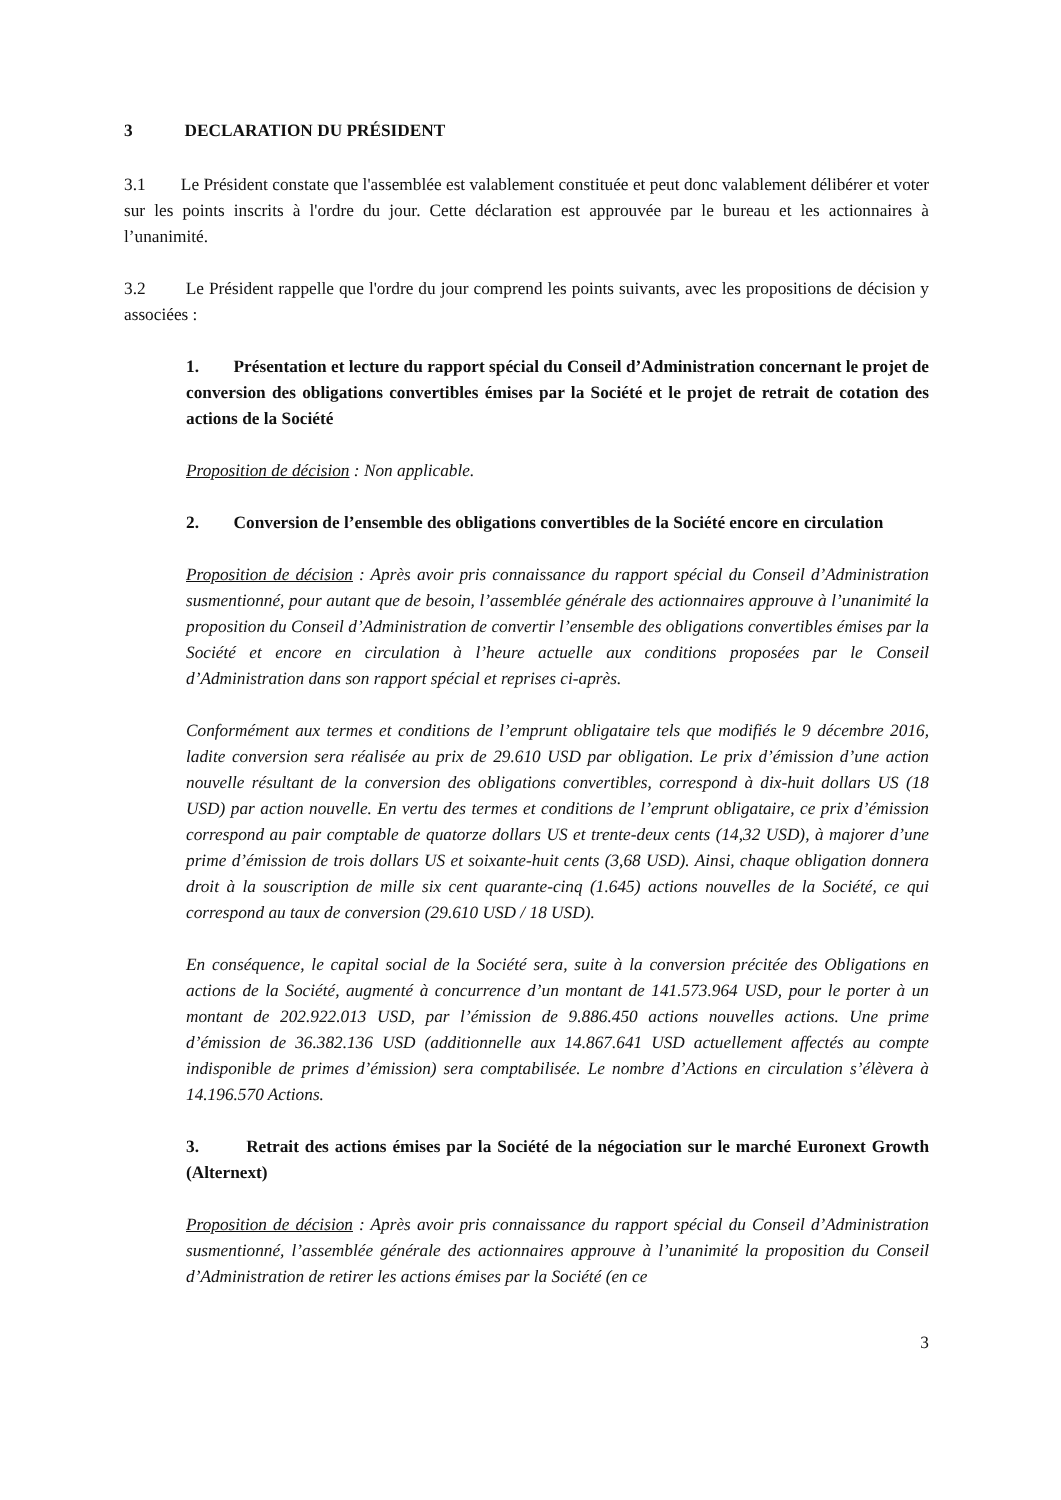3 DECLARATION DU PRÉSIDENT
3.1 Le Président constate que l'assemblée est valablement constituée et peut donc valablement délibérer et voter sur les points inscrits à l'ordre du jour. Cette déclaration est approuvée par le bureau et les actionnaires à l’unanimité.
3.2 Le Président rappelle que l'ordre du jour comprend les points suivants, avec les propositions de décision y associées :
1. Présentation et lecture du rapport spécial du Conseil d’Administration concernant le projet de conversion des obligations convertibles émises par la Société et le projet de retrait de cotation des actions de la Société
Proposition de décision : Non applicable.
2. Conversion de l’ensemble des obligations convertibles de la Société encore en circulation
Proposition de décision : Après avoir pris connaissance du rapport spécial du Conseil d’Administration susmentionné, pour autant que de besoin, l’assemblée générale des actionnaires approuve à l’unanimité la proposition du Conseil d’Administration de convertir l’ensemble des obligations convertibles émises par la Société et encore en circulation à l’heure actuelle aux conditions proposées par le Conseil d’Administration dans son rapport spécial et reprises ci-après.
Conformément aux termes et conditions de l’emprunt obligataire tels que modifiés le 9 décembre 2016, ladite conversion sera réalisée au prix de 29.610 USD par obligation. Le prix d’émission d’une action nouvelle résultant de la conversion des obligations convertibles, correspond à dix-huit dollars US (18 USD) par action nouvelle. En vertu des termes et conditions de l’emprunt obligataire, ce prix d’émission correspond au pair comptable de quatorze dollars US et trente-deux cents (14,32 USD), à majorer d’une prime d’émission de trois dollars US et soixante-huit cents (3,68 USD). Ainsi, chaque obligation donnera droit à la souscription de mille six cent quarante-cinq (1.645) actions nouvelles de la Société, ce qui correspond au taux de conversion (29.610 USD / 18 USD).
En conséquence, le capital social de la Société sera, suite à la conversion précitée des Obligations en actions de la Société, augmenté à concurrence d’un montant de 141.573.964 USD, pour le porter à un montant de 202.922.013 USD, par l’émission de 9.886.450 actions nouvelles actions. Une prime d’émission de 36.382.136 USD (additionnelle aux 14.867.641 USD actuellement affectés au compte indisponible de primes d’émission) sera comptabilisée. Le nombre d’Actions en circulation s’élèvera à 14.196.570 Actions.
3. Retrait des actions émises par la Société de la négociation sur le marché Euronext Growth (Alternext)
Proposition de décision : Après avoir pris connaissance du rapport spécial du Conseil d’Administration susmentionné, l’assemblée générale des actionnaires approuve à l’unanimité la proposition du Conseil d’Administration de retirer les actions émises par la Société (en ce
3